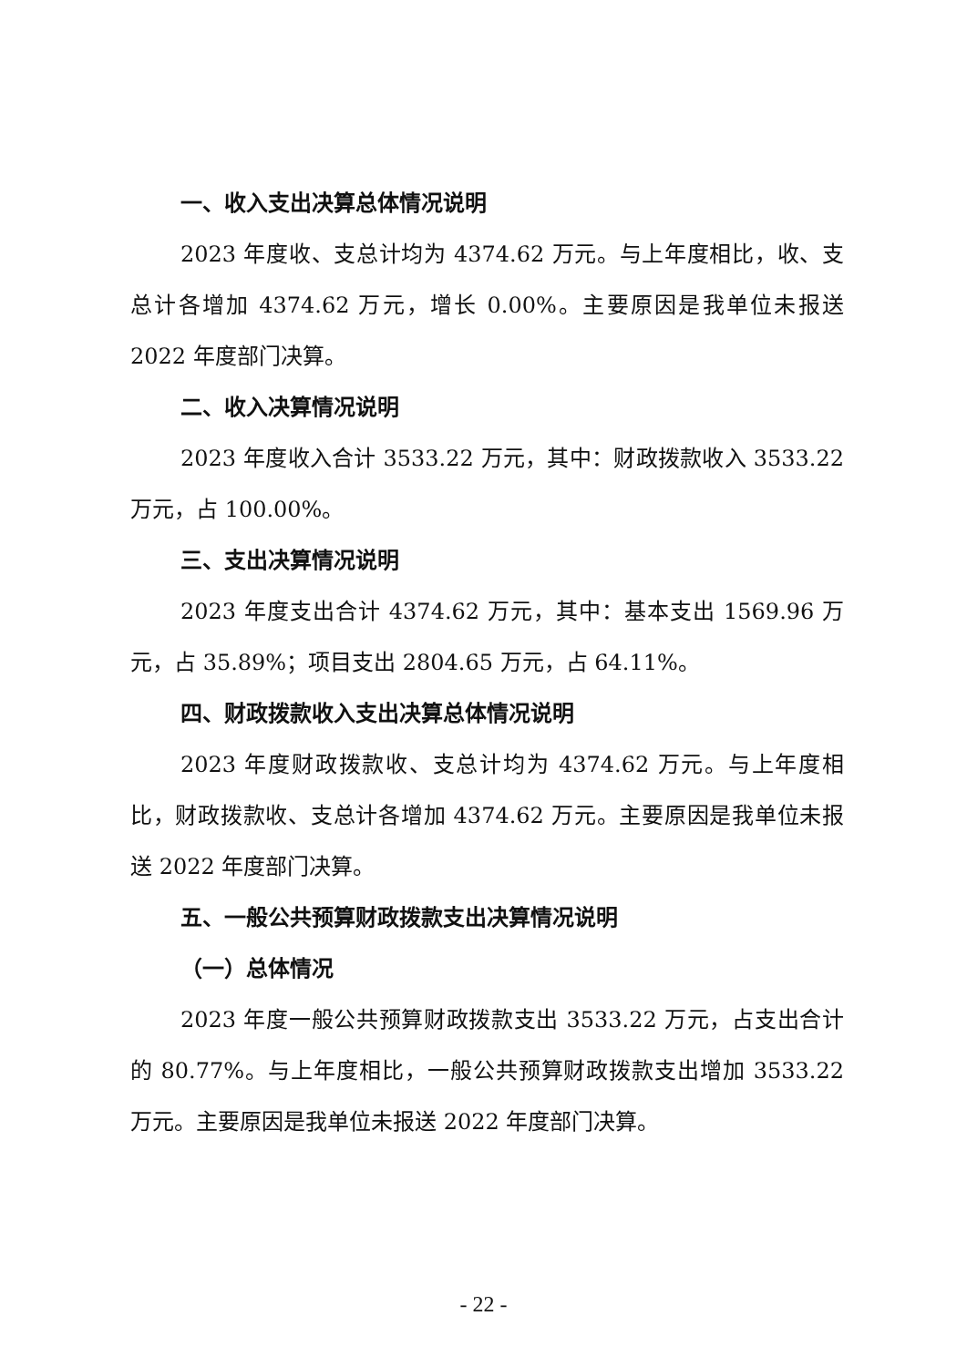一、收入支出决算总体情况说明
2023 年度收、支总计均为 4374.62 万元。与上年度相比，收、支总计各增加 4374.62 万元，增长 0.00%。主要原因是我单位未报送 2022 年度部门决算。
二、收入决算情况说明
2023 年度收入合计 3533.22 万元，其中：财政拨款收入 3533.22 万元，占 100.00%。
三、支出决算情况说明
2023 年度支出合计 4374.62 万元，其中：基本支出 1569.96 万元，占 35.89%；项目支出 2804.65 万元，占 64.11%。
四、财政拨款收入支出决算总体情况说明
2023 年度财政拨款收、支总计均为 4374.62 万元。与上年度相比，财政拨款收、支总计各增加 4374.62 万元。主要原因是我单位未报送 2022 年度部门决算。
五、一般公共预算财政拨款支出决算情况说明
（一）总体情况
2023 年度一般公共预算财政拨款支出 3533.22 万元，占支出合计的 80.77%。与上年度相比，一般公共预算财政拨款支出增加 3533.22 万元。主要原因是我单位未报送 2022 年度部门决算。
- 22 -